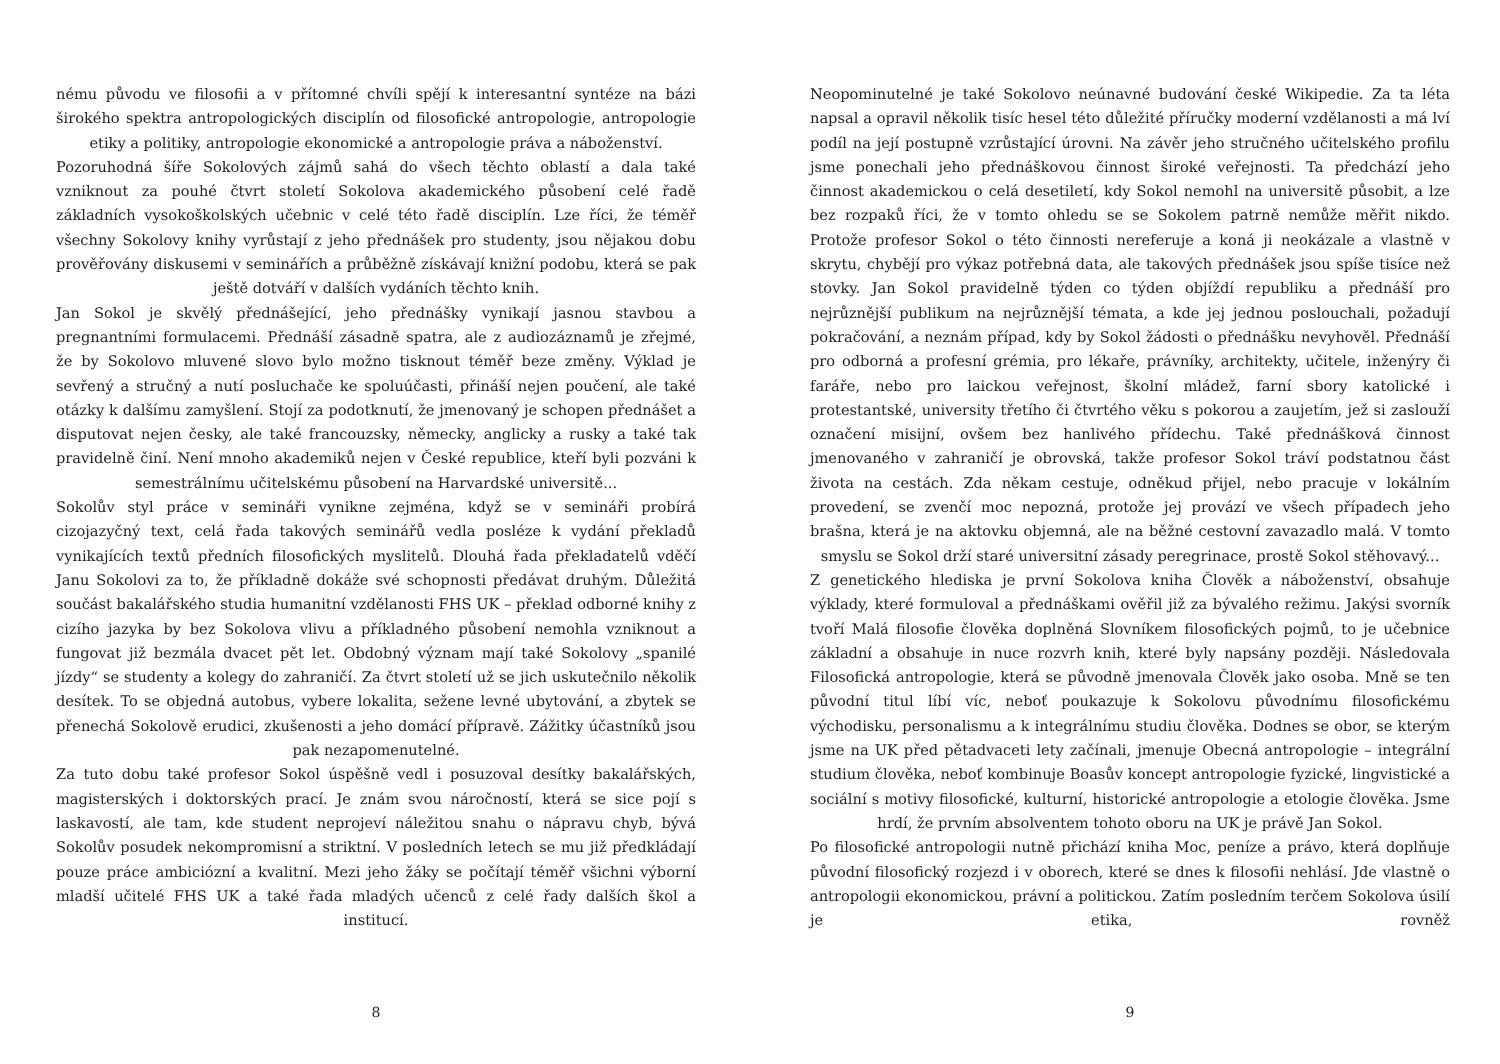nému původu ve filosofii a v přítomné chvíli spějí k interesantní syntéze na bázi širokého spektra antropologických disciplín od filosofické antropologie, antropologie etiky a politiky, antropologie ekonomické a antropologie práva a náboženství.
Pozoruhodná šíře Sokolových zájmů sahá do všech těchto oblastí a dala také vzniknout za pouhé čtvrt století Sokolova akademického působení celé řadě základních vysokoškolských učebnic v celé této řadě disciplín. Lze říci, že téměř všechny Sokolovy knihy vyrůstají z jeho přednášek pro studenty, jsou nějakou dobu prověřovány diskusemi v seminářích a průběžně získávají knižní podobu, která se pak ještě dotváří v dalších vydáních těchto knih.
Jan Sokol je skvělý přednášející, jeho přednášky vynikají jasnou stavbou a pregnantními formulacemi. Přednáší zásadně spatra, ale z audiozáznamů je zřejmé, že by Sokolovo mluvené slovo bylo možno tisknout téměř beze změny. Výklad je sevřený a stručný a nutí posluchače ke spoluúčasti, přináší nejen poučení, ale také otázky k dalšímu zamyšlení. Stojí za podotknutí, že jmenovaný je schopen přednášet a disputovat nejen česky, ale také francouzsky, německy, anglicky a rusky a také tak pravidelně činí. Není mnoho akademiků nejen v České republice, kteří byli pozváni k semestrálnímu učitelskému působení na Harvardské universitě...
Sokolův styl práce v semináři vynikne zejména, když se v semináři probírá cizojazyčný text, celá řada takových seminářů vedla posléze k vydání překladů vynikajících textů předních filosofických myslitelů. Dlouhá řada překladatelů vděčí Janu Sokolovi za to, že příkladně dokáže své schopnosti předávat druhým. Důležitá součást bakalářského studia humanitní vzdělanosti FHS UK – překlad odborné knihy z cizího jazyka by bez Sokolova vlivu a příkladného působení nemohla vzniknout a fungovat již bezmála dvacet pět let. Obdobný význam mají také Sokolovy „spanilé jízdy“ se studenty a kolegy do zahraničí. Za čtvrt století už se jich uskutečnilo několik desítek. To se objedná autobus, vybere lokalita, sežene levné ubytování, a zbytek se přenechá Sokolově erudici, zkušenosti a jeho domácí přípravě. Zážitky účastníků jsou pak nezapomenutelné.
Za tuto dobu také profesor Sokol úspěšně vedl i posuzoval desítky bakalářských, magisterských i doktorských prací. Je znám svou náročností, která se sice pojí s laskavostí, ale tam, kde student neprojeví náležitou snahu o nápravu chyb, bývá Sokolův posudek nekompromisní a striktní. V posledních letech se mu již předkládají pouze práce ambiciózní a kvalitní. Mezi jeho žáky se počítají téměř všichni výborní mladší učitelé FHS UK a také řada mladých učenců z celé řady dalších škol a institucí.
8
Neopominutelné je také Sokolovo neúnavné budování české Wikipedie. Za ta léta napsal a opravil několik tisíc hesel této důležité příručky moderní vzdělanosti a má lví podíl na její postupně vzrůstající úrovni. Na závěr jeho stručného učitelského profilu jsme ponechali jeho přednáškovou činnost široké veřejnosti. Ta předchází jeho činnost akademickou o celá desetiletí, kdy Sokol nemohl na universitě působit, a lze bez rozpaků říci, že v tomto ohledu se se Sokolem patrně nemůže měřit nikdo. Protože profesor Sokol o této činnosti nereferuje a koná ji neokázale a vlastně v skrytu, chybějí pro výkaz potřebná data, ale takových přednášek jsou spíše tisíce než stovky. Jan Sokol pravidelně týden co týden objíždí republiku a přednáší pro nejrůznější publikum na nejrůznější témata, a kde jej jednou poslouchali, požadují pokračování, a neznám případ, kdy by Sokol žádosti o přednášku nevyhověl. Přednáší pro odborná a profesní grémia, pro lékaře, právníky, architekty, učitele, inženýry či faráře, nebo pro laickou veřejnost, školní mládež, farní sbory katolické i protestantské, university třetího či čtvrtého věku s pokorou a zaujetím, jež si zaslouží označení misijní, ovšem bez hanlivého přídechu. Také přednášková činnost jmenovaného v zahraničí je obrovská, takže profesor Sokol tráví podstatnou část života na cestách. Zda někam cestuje, odněkud přijel, nebo pracuje v lokálním provedení, se zvenčí moc nepozná, protože jej provází ve všech případech jeho brašna, která je na aktovku objemná, ale na běžné cestovní zavazadlo malá. V tomto smyslu se Sokol drží staré universitní zásady peregrinace, prostě Sokol stěhovavý...
Z genetického hlediska je první Sokolova kniha Člověk a náboženství, obsahuje výklady, které formuloval a přednáškami ověřil již za bývalého režimu. Jakýsi svorník tvoří Malá filosofie člověka doplněná Slovníkem filosofických pojmů, to je učebnice základní a obsahuje in nuce rozvrh knih, které byly napsány později. Následovala Filosofická antropologie, která se původně jmenovala Člověk jako osoba. Mně se ten původní titul líbí víc, neboť poukazuje k Sokolovu původnímu filosofickému východisku, personalismu a k integrálnímu studiu člověka. Dodnes se obor, se kterým jsme na UK před pětadvaceti lety začínali, jmenuje Obecná antropologie – integrální studium člověka, neboť kombinuje Boasův koncept antropologie fyzické, lingvistické a sociální s motivy filosofické, kulturní, historické antropologie a etologie člověka. Jsme hrdí, že prvním absolventem tohoto oboru na UK je právě Jan Sokol.
Po filosofické antropologii nutně přichází kniha Moc, peníze a právo, která doplňuje původní filosofický rozjezd i v oborech, které se dnes k filosofii nehlásí. Jde vlastně o antropologii ekonomickou, právní a politickou. Zatím posledním terčem Sokolova úsilí je etika, rovněž
9